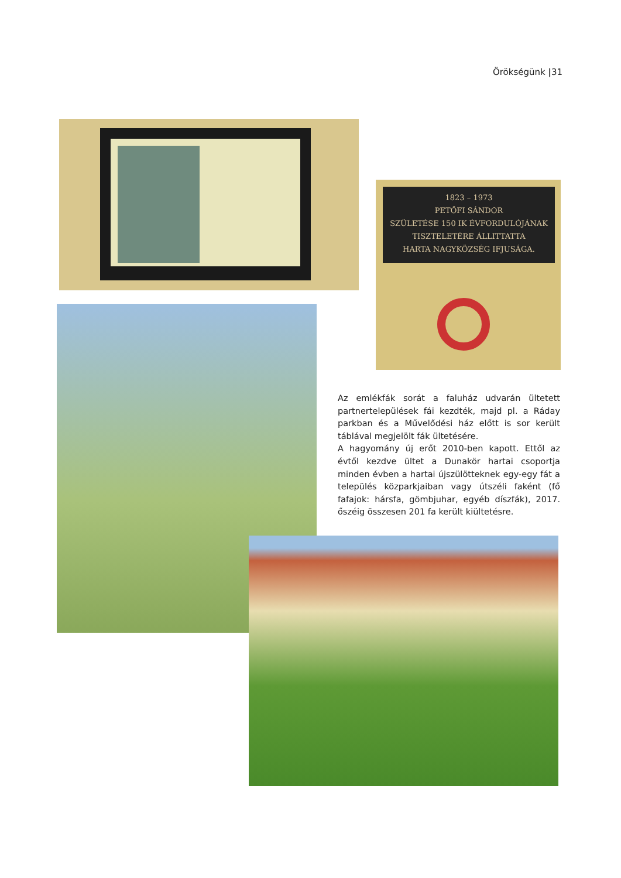Örökségünk |31
1823 – 1973
PETŐFI SÁNDOR
SZÜLETÉSE 150 IK ÉVFORDULÓJÁNAK
TISZTELETÉRE ÁLLITTATTA
HARTA NAGYKÖZSÉG IFJUSÁGA.
Az emlékfák sorát a faluház udvarán ültetett partnertelepülések fái kezdték, majd pl. a Ráday parkban és a Művelődési ház előtt is sor került táblával megjelölt fák ültetésére.
A hagyomány új erőt 2010-ben kapott. Ettől az évtől kezdve ültet a Dunakör hartai csoportja minden évben a hartai újszülötteknek egy-egy fát a település közparkjaiban vagy útszéli faként (fő fafajok: hársfa, gömbjuhar, egyéb díszfák), 2017. őszéig összesen 201 fa került kiültetésre.